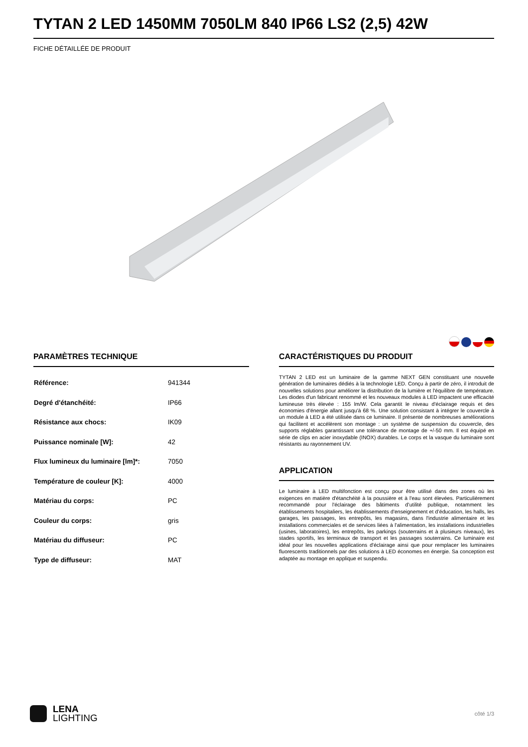TYTAN 2 LED 1450MM 7050LM 840 IP66 LS2 (2,5) 42W
FICHE DÉTAILLÉE DE PRODUIT
PARAMÈTRES TECHNIQUE
| Référence: | 941344 |
| Degré d'étanchéité: | IP66 |
| Résistance aux chocs: | IK09 |
| Puissance nominale [W]: | 42 |
| Flux lumineux du luminaire [lm]*: | 7050 |
| Température de couleur [K]: | 4000 |
| Matériau du corps: | PC |
| Couleur du corps: | gris |
| Matériau du diffuseur: | PC |
| Type de diffuseur: | MAT |
CARACTÉRISTIQUES DU PRODUIT
TYTAN 2 LED est un luminaire de la gamme NEXT GEN constituant une nouvelle génération de luminaires dédiés à la technologie LED. Conçu à partir de zéro, il introduit de nouvelles solutions pour améliorer la distribution de la lumière et l'équilibre de température. Les diodes d'un fabricant renommé et les nouveaux modules à LED impactent une efficacité lumineuse très élevée : 155 lm/W. Cela garantit le niveau d'éclairage requis et des économies d'énergie allant jusqu'à 68 %. Une solution consistant à intégrer le couvercle à un module à LED a été utilisée dans ce luminaire. Il présente de nombreuses améliorations qui facilitent et accélèrent son montage : un système de suspension du couvercle, des supports réglables garantissant une tolérance de montage de +/-50 mm. Il est équipé en série de clips en acier inoxydable (INOX) durables. Le corps et la vasque du luminaire sont résistants au rayonnement UV.
APPLICATION
Le luminaire à LED multifonction est conçu pour être utilisé dans des zones où les exigences en matière d'étanchéité à la poussière et à l'eau sont élevées. Particulièrement recommandé pour l'éclairage des bâtiments d’utilité publique, notamment les établissements hospitaliers, les établissements d'enseignement et d’éducation, les halls, les garages, les passages, les entrepôts, les magasins, dans l'industrie alimentaire et les installations commerciales et de services liées à l'alimentation, les installations industrielles (usines, laboratoires), les entrepôts, les parkings (souterrains et à plusieurs niveaux), les stades sportifs, les terminaux de transport et les passages souterrains. Ce luminaire est idéal pour les nouvelles applications d'éclairage ainsi que pour remplacer les luminaires fluorescents traditionnels par des solutions à LED économes en énergie. Sa conception est adaptée au montage en applique et suspendu.
LENA
LIGHTING
côté 1/3